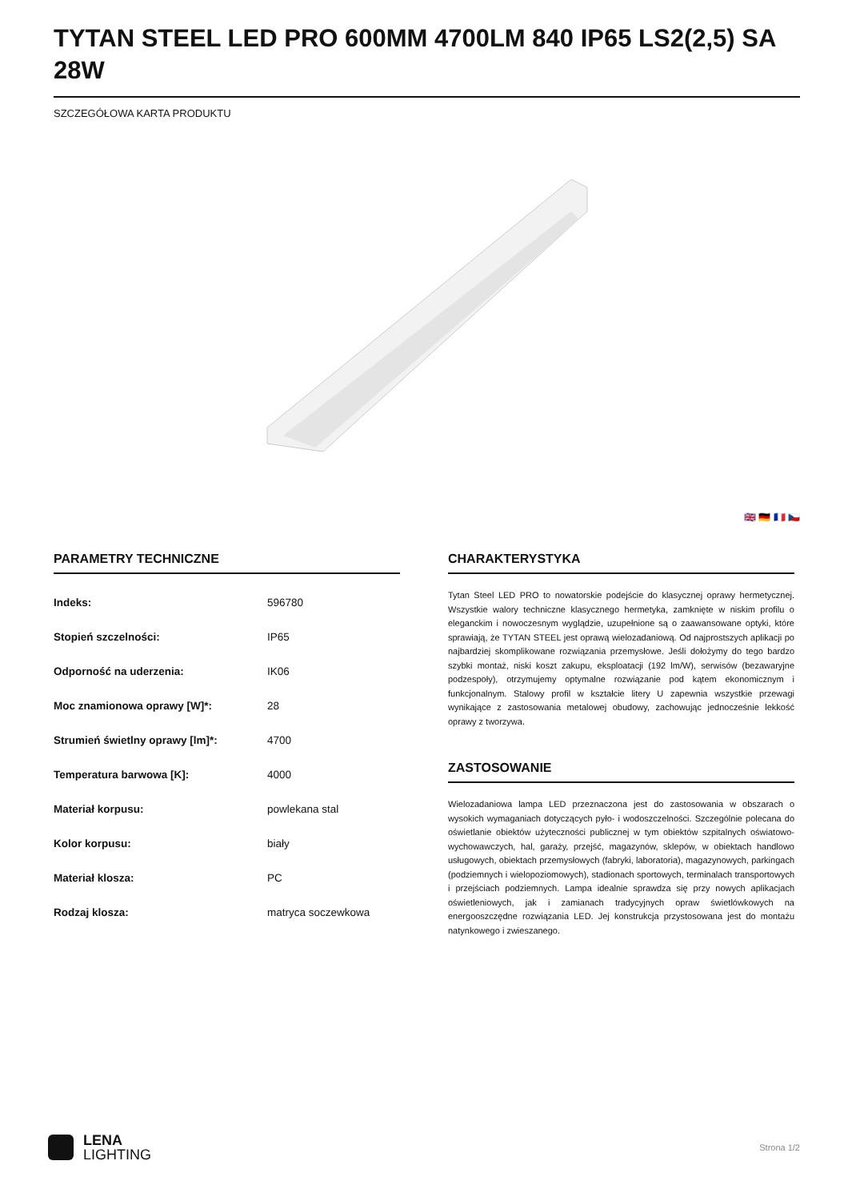TYTAN STEEL LED PRO 600MM 4700LM 840 IP65 LS2(2,5) SA 28W
SZCZEGÓŁOWA KARTA PRODUKTU
🇬🇧 🇩🇪 🇫🇷 🇨🇿
PARAMETRY TECHNICZNE
| Indeks: | 596780 |
| Stopień szczelności: | IP65 |
| Odporność na uderzenia: | IK06 |
| Moc znamionowa oprawy [W]*: | 28 |
| Strumień świetlny oprawy [lm]*: | 4700 |
| Temperatura barwowa [K]: | 4000 |
| Materiał korpusu: | powlekana stal |
| Kolor korpusu: | biały |
| Materiał klosza: | PC |
| Rodzaj klosza: | matryca soczewkowa |
CHARAKTERYSTYKA
Tytan Steel LED PRO to nowatorskie podejście do klasycznej oprawy hermetycznej. Wszystkie walory techniczne klasycznego hermetyka, zamknięte w niskim profilu o eleganckim i nowoczesnym wyglądzie, uzupełnione są o zaawansowane optyki, które sprawiają, że TYTAN STEEL jest oprawą wielozadaniową. Od najprostszych aplikacji po najbardziej skomplikowane rozwiązania przemysłowe. Jeśli dołożymy do tego bardzo szybki montaż, niski koszt zakupu, eksploatacji (192 lm/W), serwisów (bezawaryjne podzespoły), otrzymujemy optymalne rozwiązanie pod kątem ekonomicznym i funkcjonalnym. Stalowy profil w kształcie litery U zapewnia wszystkie przewagi wynikające z zastosowania metalowej obudowy, zachowując jednocześnie lekkość oprawy z tworzywa.
ZASTOSOWANIE
Wielozadaniowa lampa LED przeznaczona jest do zastosowania w obszarach o wysokich wymaganiach dotyczących pyło- i wodoszczelności. Szczególnie polecana do oświetlanie obiektów użyteczności publicznej w tym obiektów szpitalnych oświatowo-wychowawczych, hal, garaży, przejść, magazynów, sklepów, w obiektach handlowo usługowych, obiektach przemysłowych (fabryki, laboratoria), magazynowych, parkingach (podziemnych i wielopoziomowych), stadionach sportowych, terminalach transportowych i przejściach podziemnych. Lampa idealnie sprawdza się przy nowych aplikacjach oświetleniowych, jak i zamianach tradycyjnych opraw świetlówkowych na energooszczędne rozwiązania LED. Jej konstrukcja przystosowana jest do montażu natynkowego i zwieszanego.
LENA
LIGHTING
Strona 1/2